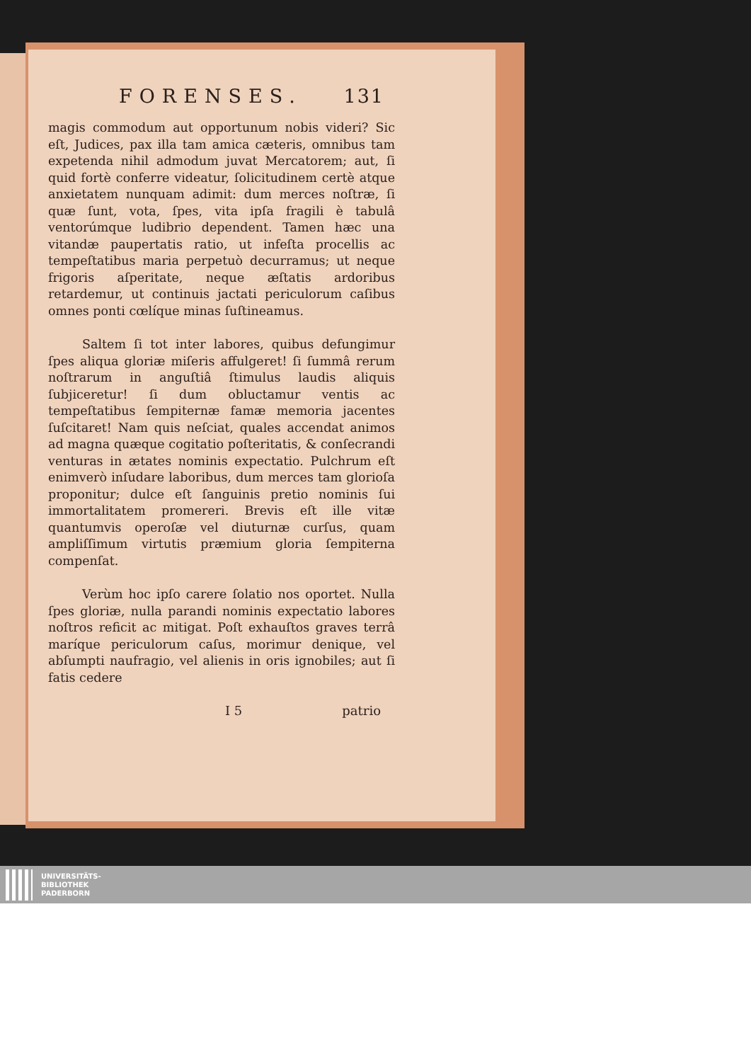FORENSES. 131
magis commodum aut opportunum nobis videri? Sic eſt, Judices, pax illa tam amica cæteris, omnibus tam expetenda nihil admodum juvat Mercatorem; aut, ſi quid fortè conferre videatur, ſolicitudinem certè atque anxietatem nunquam adimit: dum merces noſtræ, ſi quæ ſunt, vota, ſpes, vita ipſa fragili è tabulâ ventorúmque ludibrio dependent. Tamen hæc una vitandæ paupertatis ratio, ut infeſta procellis ac tempeſtatibus maria perpetuò decurramus; ut neque frigoris aſperitate, neque æſtatis ardoribus retardemur, ut continuis jactati periculorum caſibus omnes ponti cœlíque minas ſuſtineamus.
Saltem ſi tot inter labores, quibus defungimur ſpes aliqua gloriæ miſeris affulgeret! ſi ſummâ rerum noſtrarum in anguſtiâ ſtimulus laudis aliquis ſubjiceretur! ſi dum obluctamur ventis ac tempeſtatibus ſempiternæ famæ memoria jacentes ſuſcitaret! Nam quis neſciat, quales accendat animos ad magna quæque cogitatio poſteritatis, & conſecrandi venturas in ætates nominis expectatio. Pulchrum eſt enimverò inſudare laboribus, dum merces tam glorioſa proponitur; dulce eſt ſanguinis pretio nominis ſui immortalitatem promereri. Brevis eſt ille vitæ quantumvis operoſæ vel diuturnæ curſus, quam ampliſſimum virtutis præmium gloria ſempiterna compenſat.
Verùm hoc ipſo carere ſolatio nos oportet. Nulla ſpes gloriæ, nulla parandi nominis expectatio labores noſtros reficit ac mitigat. Poſt exhauſtos graves terrâ maríque periculorum caſus, morimur denique, vel abſumpti naufragio, vel alienis in oris ignobiles; aut ſi fatis cedere
I 5 patrio
UNIVERSITÄTS-
BIBLIOTHEK
PADERBORN